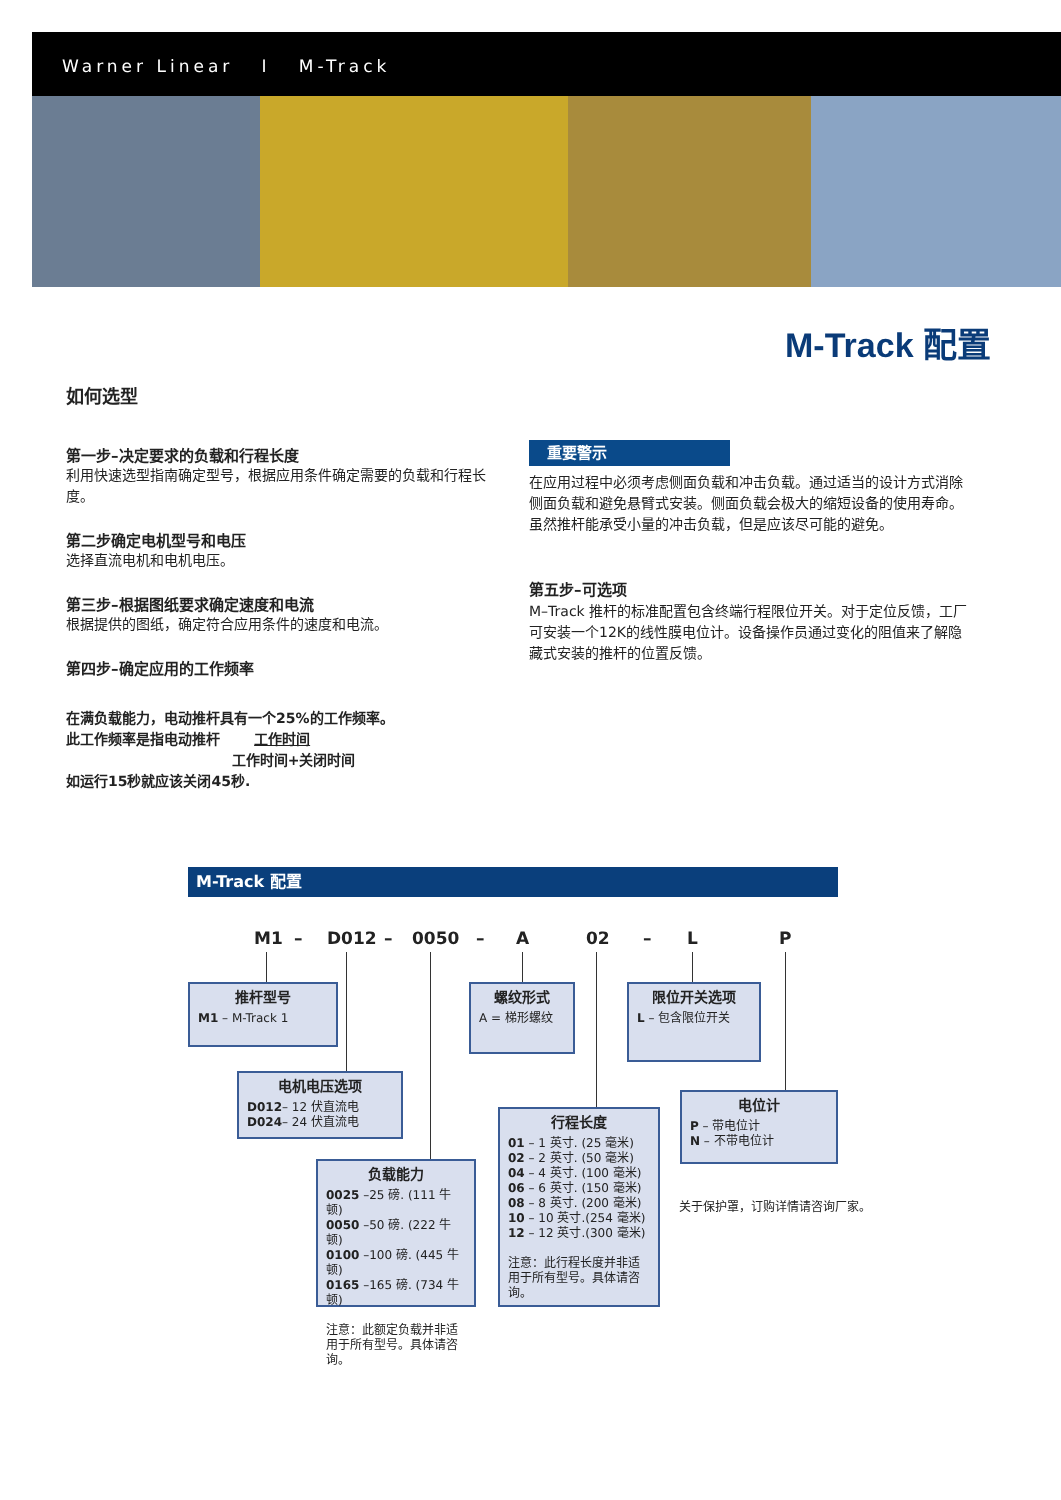Warner Linear I M-Track
M-Track 配置
如何选型
第一步–决定要求的负载和行程长度
利用快速选型指南确定型号，根据应用条件确定需要的负载和行程长度。
第二步确定电机型号和电压
选择直流电机和电机电压。
第三步–根据图纸要求确定速度和电流
根据提供的图纸，确定符合应用条件的速度和电流。
第四步–确定应用的工作频率
在满负载能力，电动推杆具有一个25%的工作频率。
此工作频率是指电动推杆 工作时间
工作时间+关闭时间
如运行15秒就应该关闭45秒.
重要警示
在应用过程中必须考虑侧面负载和冲击负载。通过适当的设计方式消除侧面负载和避免悬臂式安装。侧面负载会极大的缩短设备的使用寿命。虽然推杆能承受小量的冲击负载，但是应该尽可能的避免。
第五步–可选项
M–Track 推杆的标准配置包含终端行程限位开关。对于定位反馈，工厂可安装一个12K的线性膜电位计。设备操作员通过变化的阻值来了解隐藏式安装的推杆的位置反馈。
M-Track 配置
M1 – D012 – 0050 – A 02 – L P
推杆型号
M1 – M-Track 1
螺纹形式
A = 梯形螺纹
限位开关选项
L – 包含限位开关
电机电压选项
D012– 12 伏直流电
D024– 24 伏直流电
电位计
P – 带电位计
N – 不带电位计
关于保护罩，订购详情请咨询厂家。
负载能力
0025 –25 磅. (111 牛顿)
0050 –50 磅. (222 牛顿)
0100 –100 磅. (445 牛顿)
0165 –165 磅. (734 牛顿)
注意：此额定负载并非适用于所有型号。具体请咨询。
行程长度
01 – 1 英寸. (25 毫米)
02 – 2 英寸. (50 毫米)
04 – 4 英寸. (100 毫米)
06 – 6 英寸. (150 毫米)
08 – 8 英寸. (200 毫米)
10 – 10 英寸.(254 毫米)
12 – 12 英寸.(300 毫米)
注意：此行程长度并非适用于所有型号。具体请咨询。